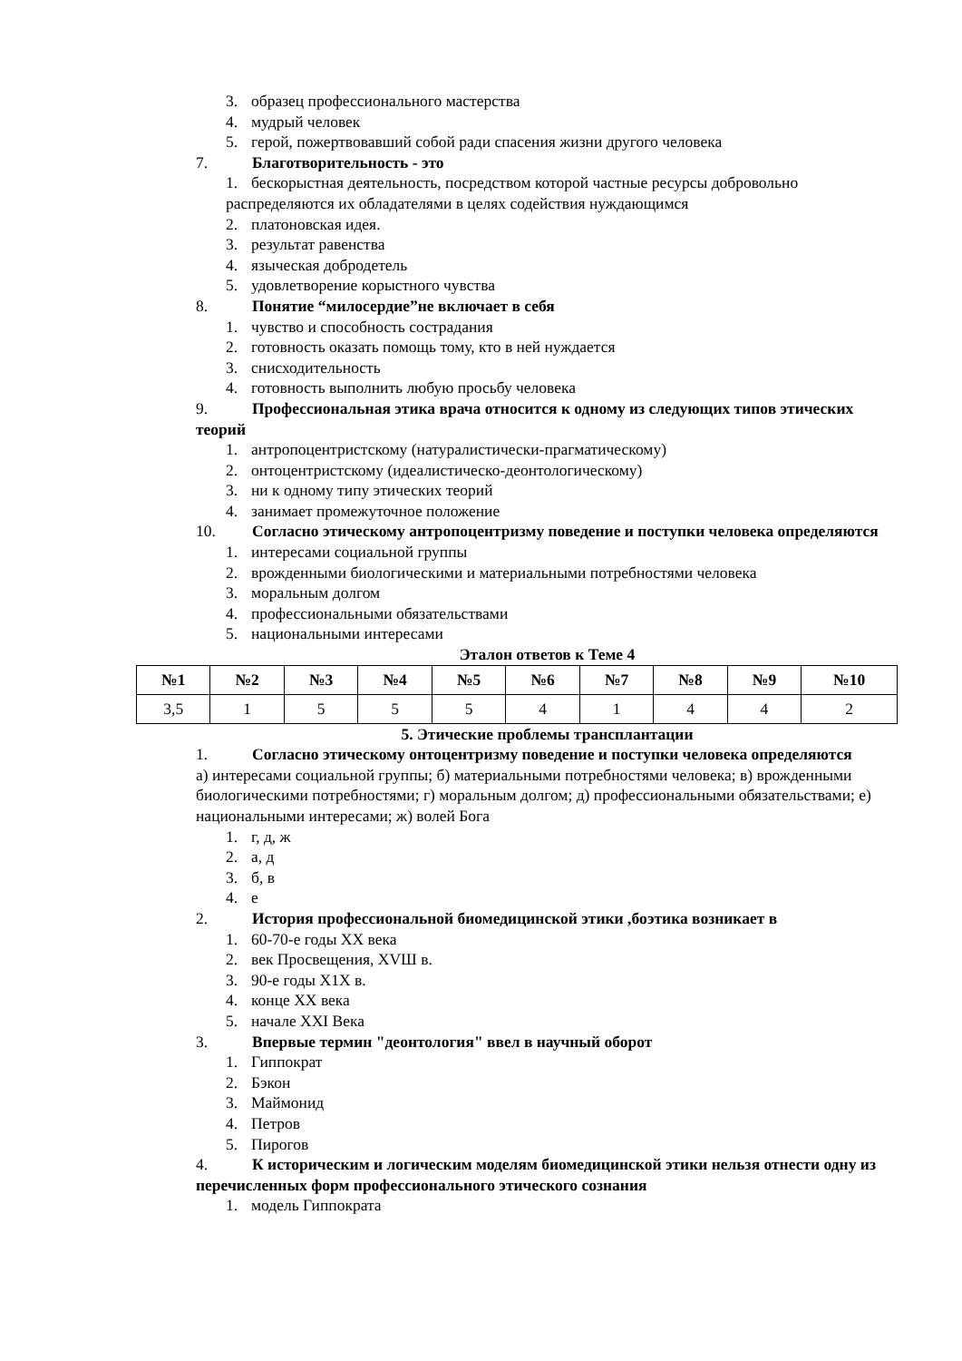3. образец профессионального мастерства
4. мудрый человек
5. герой, пожертвовавший собой ради спасения жизни другого человека
7. Благотворительность - это
1. бескорыстная деятельность, посредством которой частные ресурсы добровольно распределяются их обладателями в целях содействия нуждающимся
2. платоновская идея.
3. результат равенства
4. языческая добродетель
5. удовлетворение корыстного чувства
8. Понятие “милосердие”не включает в себя
1. чувство и способность сострадания
2. готовность оказать помощь тому, кто в ней нуждается
3. снисходительность
4. готовность выполнить любую просьбу человека
9. Профессиональная этика врача относится к одному из следующих типов этических теорий
1. антропоцентристскому (натуралистически-прагматическому)
2. онтоцентристскому (идеалистическо-деонтологическому)
3. ни к одному типу этических теорий
4. занимает промежуточное положение
10. Согласно этическому антропоцентризму поведение и поступки человека определяются
1. интересами социальной группы
2. врожденными биологическими и материальными потребностями человека
3. моральным долгом
4. профессиональными обязательствами
5. национальными интересами
Эталон ответов к Теме 4
| №1 | №2 | №3 | №4 | №5 | №6 | №7 | №8 | №9 | №10 |
| --- | --- | --- | --- | --- | --- | --- | --- | --- | --- |
| 3,5 | 1 | 5 | 5 | 5 | 4 | 1 | 4 | 4 | 2 |
5. Этические проблемы трансплантации
1. Согласно этическому онтоцентризму поведение и поступки человека определяются
а) интересами социальной группы; б) материальными потребностями человека; в) врожденными биологическими потребностями; г) моральным долгом; д) профессиональными обязательствами; е) национальными интересами; ж) волей Бога
1. г, д, ж
2. а, д
3. б, в
4. е
2. История профессиональной биомедицинской этики ,боэтика возникает в
1. 60-70-е годы XX века
2. век Просвещения, XVШ в.
3. 90-е годы Х1Х в.
4. конце XX века
5. начале XXI Века
3. Впервые термин "деонтология" ввел в научный оборот
1. Гиппократ
2. Бэкон
3. Маймонид
4. Петров
5. Пирогов
4. К историческим и логическим моделям биомедицинской этики нельзя отнести одну из перечисленных форм профессионального этического сознания
1. модель Гиппократа